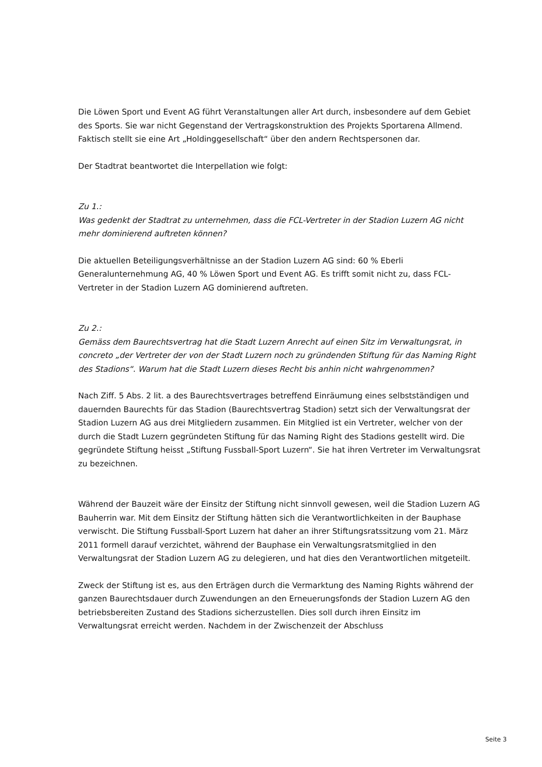Die Löwen Sport und Event AG führt Veranstaltungen aller Art durch, insbesondere auf dem Gebiet des Sports. Sie war nicht Gegenstand der Vertragskonstruktion des Projekts Sportarena Allmend. Faktisch stellt sie eine Art „Holdinggesellschaft“ über den andern Rechtspersonen dar.
Der Stadtrat beantwortet die Interpellation wie folgt:
Zu 1.:
Was gedenkt der Stadtrat zu unternehmen, dass die FCL-Vertreter in der Stadion Luzern AG nicht mehr dominierend auftreten können?
Die aktuellen Beteiligungsverhältnisse an der Stadion Luzern AG sind: 60 % Eberli Generalunternehmung AG, 40 % Löwen Sport und Event AG. Es trifft somit nicht zu, dass FCL-Vertreter in der Stadion Luzern AG dominierend auftreten.
Zu 2.:
Gemäss dem Baurechtsvertrag hat die Stadt Luzern Anrecht auf einen Sitz im Verwaltungsrat, in concreto „der Vertreter der von der Stadt Luzern noch zu gründenden Stiftung für das Naming Right des Stadions“. Warum hat die Stadt Luzern dieses Recht bis anhin nicht wahrgenommen?
Nach Ziff. 5 Abs. 2 lit. a des Baurechtsvertrages betreffend Einräumung eines selbstständigen und dauernden Baurechts für das Stadion (Baurechtsvertrag Stadion) setzt sich der Verwaltungsrat der Stadion Luzern AG aus drei Mitgliedern zusammen. Ein Mitglied ist ein Vertreter, welcher von der durch die Stadt Luzern gegründeten Stiftung für das Naming Right des Stadions gestellt wird. Die gegründete Stiftung heisst „Stiftung Fussball-Sport Luzern“. Sie hat ihren Vertreter im Verwaltungsrat zu bezeichnen.
Während der Bauzeit wäre der Einsitz der Stiftung nicht sinnvoll gewesen, weil die Stadion Luzern AG Bauherrin war. Mit dem Einsitz der Stiftung hätten sich die Verantwortlichkeiten in der Bauphase verwischt. Die Stiftung Fussball-Sport Luzern hat daher an ihrer Stiftungsratssitzung vom 21. März 2011 formell darauf verzichtet, während der Bauphase ein Verwaltungsratsmitglied in den Verwaltungsrat der Stadion Luzern AG zu delegieren, und hat dies den Verantwortlichen mitgeteilt.
Zweck der Stiftung ist es, aus den Erträgen durch die Vermarktung des Naming Rights während der ganzen Baurechtsdauer durch Zuwendungen an den Erneuerungsfonds der Stadion Luzern AG den betriebsbereiten Zustand des Stadions sicherzustellen. Dies soll durch ihren Einsitz im Verwaltungsrat erreicht werden. Nachdem in der Zwischenzeit der Abschluss
Seite 3